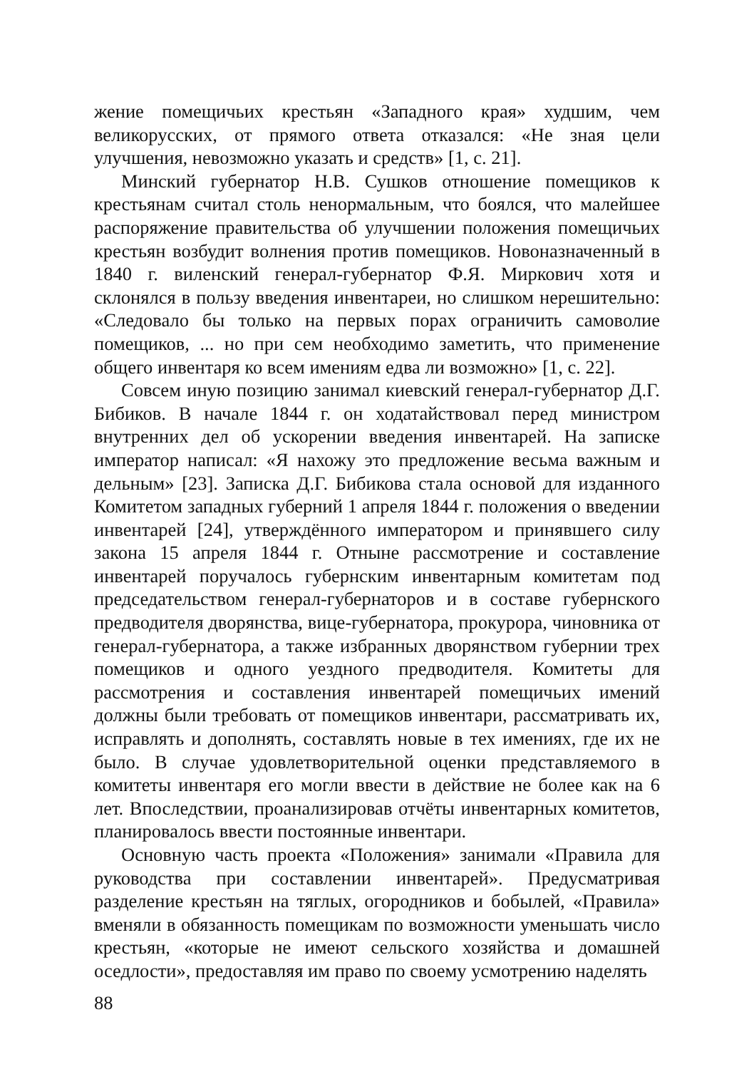жение помещичьих крестьян «Западного края» худшим, чем великорусских, от прямого ответа отказался: «Не зная цели улучшения, невозможно указать и средств» [1, с. 21].
Минский губернатор Н.В. Сушков отношение помещиков к крестьянам считал столь ненормальным, что боялся, что малейшее распоряжение правительства об улучшении положения помещичьих крестьян возбудит волнения против помещиков. Новоназначенный в 1840 г. виленский генерал-губернатор Ф.Я. Миркович хотя и склонялся в пользу введения инвентареи, но слишком нерешительно: «Следовало бы только на первых порах ограничить самоволие помещиков, ... но при сем необходимо заметить, что применение общего инвентаря ко всем имениям едва ли возможно» [1, с. 22].
Совсем иную позицию занимал киевский генерал-губернатор Д.Г. Бибиков. В начале 1844 г. он ходатайствовал перед министром внутренних дел об ускорении введения инвентарей. На записке император написал: «Я нахожу это предложение весьма важным и дельным» [23]. Записка Д.Г. Бибикова стала основой для изданного Комитетом западных губерний 1 апреля 1844 г. положения о введении инвентарей [24], утверждённого императором и принявшего силу закона 15 апреля 1844 г. Отныне рассмотрение и составление инвентарей поручалось губернским инвентарным комитетам под председательством генерал-губернаторов и в составе губернского предводителя дворянства, вице-губернатора, прокурора, чиновника от генерал-губернатора, а также избранных дворянством губернии трех помещиков и одного уездного предводителя. Комитеты для рассмотрения и составления инвентарей помещичьих имений должны были требовать от помещиков инвентари, рассматривать их, исправлять и дополнять, составлять новые в тех имениях, где их не было. В случае удовлетворительной оценки представляемого в комитеты инвентаря его могли ввести в действие не более как на 6 лет. Впоследствии, проанализировав отчёты инвентарных комитетов, планировалось ввести постоянные инвентари.
Основную часть проекта «Положения» занимали «Правила для руководства при составлении инвентарей». Предусматривая разделение крестьян на тяглых, огородников и бобылей, «Правила» вменяли в обязанность помещикам по возможности уменьшать число крестьян, «которые не имеют сельского хозяйства и домашней оседлости», предоставляя им право по своему усмотрению наделять
88